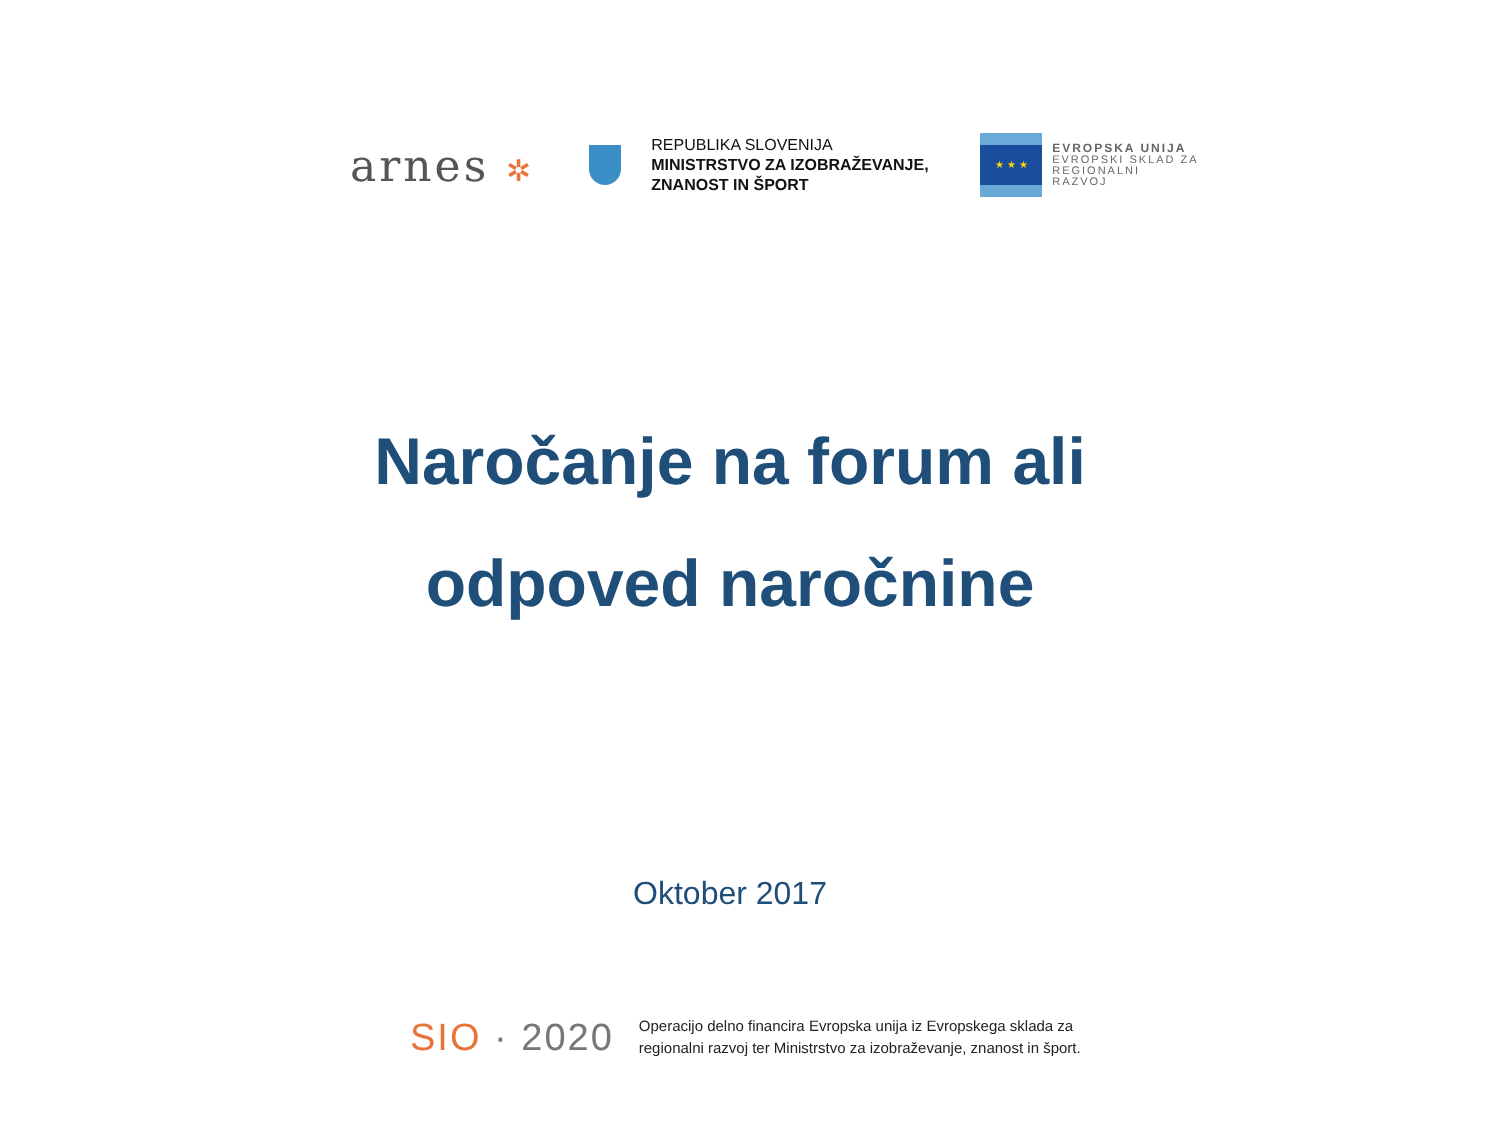arnes ✲
REPUBLIKA SLOVENIJA
MINISTRSTVO ZA IZOBRAŽEVANJE,
ZNANOST IN ŠPORT
★ ★ ★
EVROPSKA UNIJA
EVROPSKI SKLAD ZA
REGIONALNI RAZVOJ
Naročanje na forum ali
odpoved naročnine
Oktober 2017
SIO · 2020
Operacijo delno financira Evropska unija iz Evropskega sklada za
regionalni razvoj ter Ministrstvo za izobraževanje, znanost in šport.